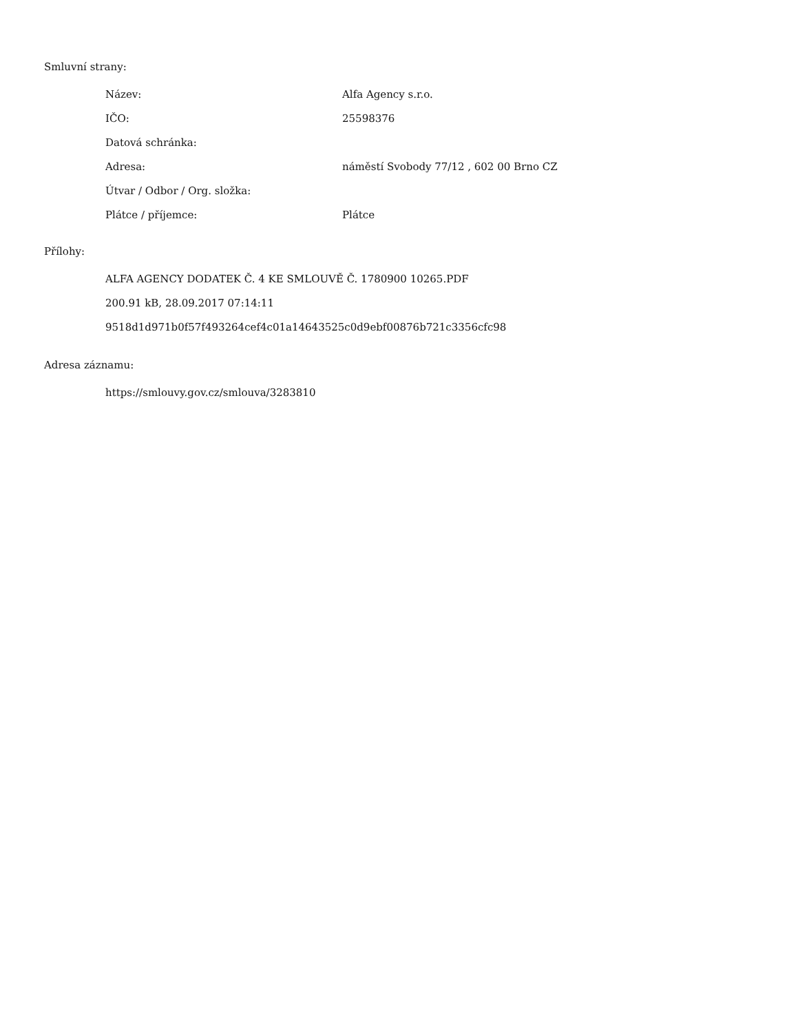Smluvní strany:
| Název: | Alfa Agency s.r.o. |
| IČO: | 25598376 |
| Datová schránka: | |
| Adresa: | náměstí Svobody 77/12 , 602 00 Brno CZ |
| Útvar / Odbor / Org. složka: | |
| Plátce / příjemce: | Plátce |
Přílohy:
ALFA AGENCY DODATEK Č. 4 KE SMLOUVĚ Č. 1780900 10265.PDF
200.91 kB, 28.09.2017 07:14:11
9518d1d971b0f57f493264cef4c01a14643525c0d9ebf00876b721c3356cfc98
Adresa záznamu:
https://smlouvy.gov.cz/smlouva/3283810